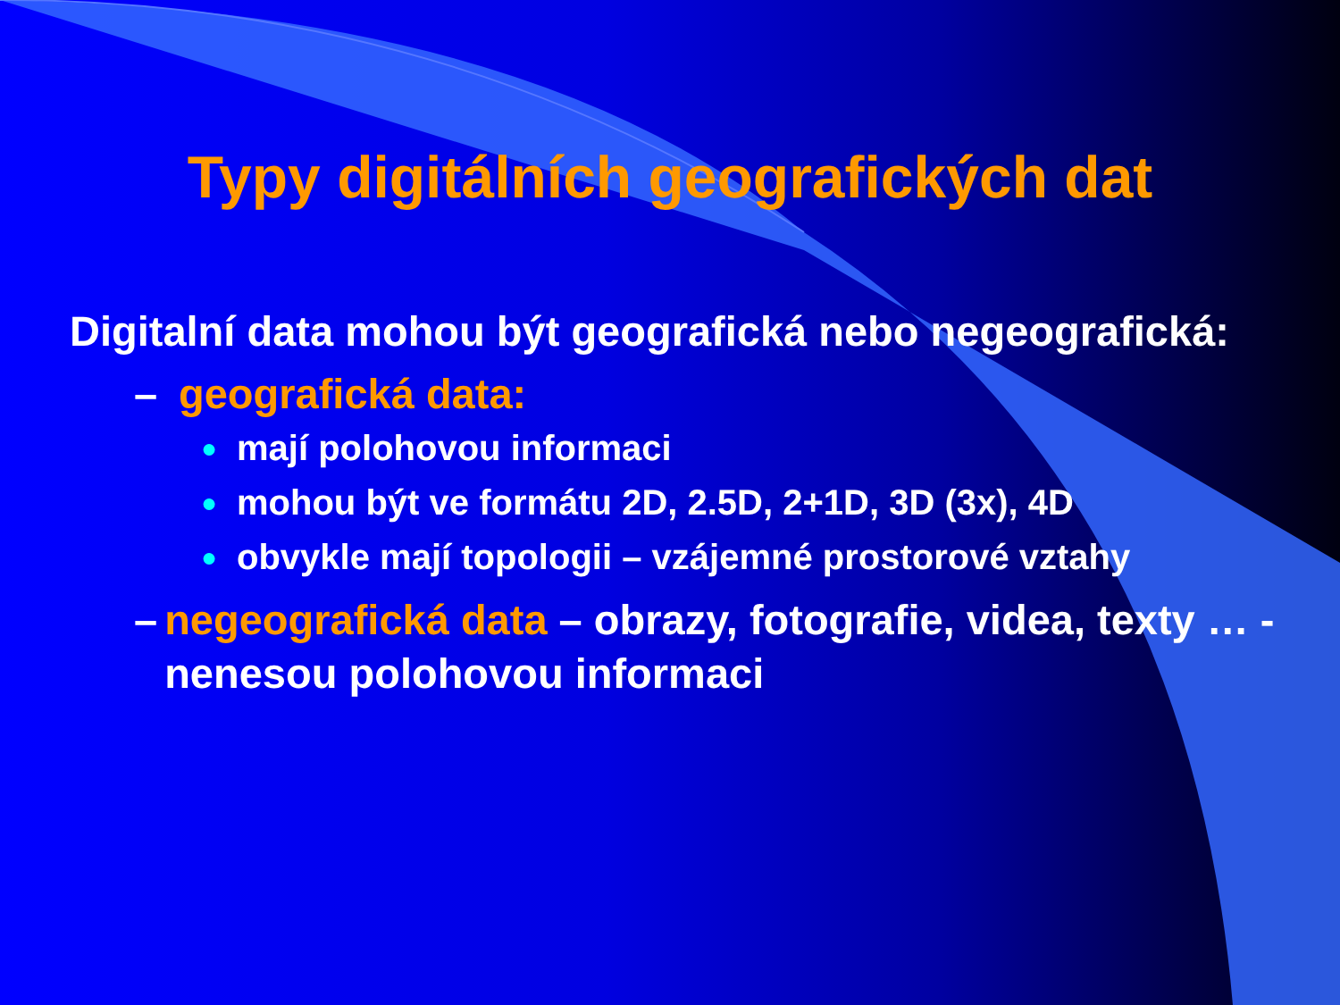Typy digitálních geografických dat
Digitalní data mohou být geografická nebo negeografická:
– geografická data:
● mají polohovou informaci
● mohou být ve formátu 2D, 2.5D, 2+1D, 3D (3x), 4D
● obvykle mají topologii – vzájemné prostorové vztahy
– negeografická data – obrazy, fotografie, videa, texty … - nenesou polohovou informaci